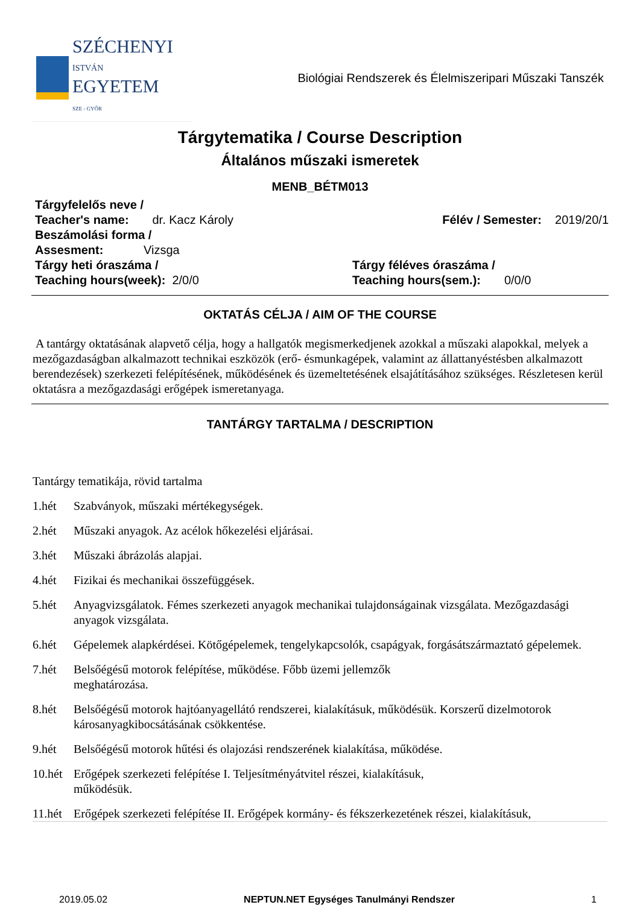SZÉCHENYI
ISTVÁN
EGYETEM
SZE - GYŐR
Biológiai Rendszerek és Élelmiszeripari Műszaki Tanszék
Tárgytematika / Course Description
Általános műszaki ismeretek
MENB_BÉTM013
Tárgyfelelős neve /
Teacher's name: dr. Kacz Károly
Félév / Semester: 2019/20/1
Beszámolási forma /
Assesment: Vizsga
Tárgy heti óraszáma /
Teaching hours(week): 2/0/0
Tárgy féléves óraszáma /
Teaching hours(sem.): 0/0/0
OKTATÁS CÉLJA / AIM OF THE COURSE
A tantárgy oktatásának alapvető célja, hogy a hallgatók megismerkedjenek azokkal a műszaki alapokkal, melyek a mezőgazdaságban alkalmazott technikai eszközök (erő- ésmunkagépek, valamint az állattanyéstésben alkalmazott berendezések) szerkezeti felépítésének, működésének és üzemeltetésének elsajátításához szükséges. Részletesen kerül oktatásra a mezőgazdasági erőgépek ismeretanyaga.
TANTÁRGY TARTALMA / DESCRIPTION
Tantárgy tematikája, rövid tartalma
1.hét Szabványok, műszaki mértékegységek.
2.hét Műszaki anyagok. Az acélok hőkezelési eljárásai.
3.hét Műszaki ábrázolás alapjai.
4.hét Fizikai és mechanikai összefüggések.
5.hét Anyagvizsgálatok. Fémes szerkezeti anyagok mechanikai tulajdonságainak vizsgálata. Mezőgazdasági anyagok vizsgálata.
6.hét Gépelemek alapkérdései. Kötőgépelemek, tengelykapcsolók, csapágyak, forgásátszármaztató gépelemek.
7.hét Belsőégésű motorok felépítése, működése. Főbb üzemi jellemzők
meghatározása.
8.hét Belsőégésű motorok hajtóanyagellátó rendszerei, kialakításuk, működésük. Korszerű dizelmotorok károsanyagkibocsátásának csökkentése.
9.hét Belsőégésű motorok hűtési és olajozási rendszerének kialakítása, működése.
10.hét Erőgépek szerkezeti felépítése I. Teljesítményátvitel részei, kialakításuk,
működésük.
11.hét Erőgépek szerkezeti felépítése II. Erőgépek kormány- és fékszerkezetének részei, kialakításuk,
2019.05.02 NEPTUN.NET Egységes Tanulmányi Rendszer 1